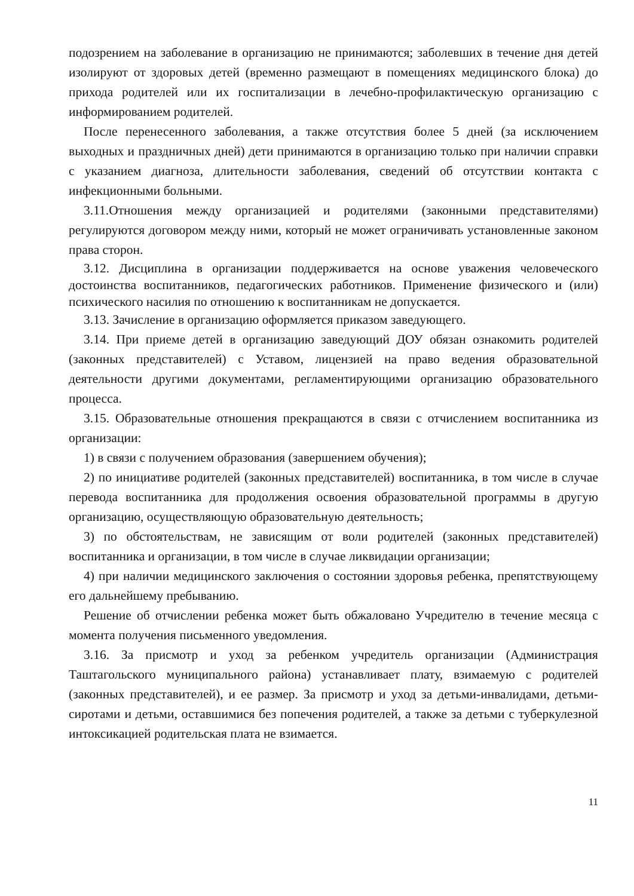подозрением на заболевание в организацию не принимаются; заболевших в течение дня детей изолируют от здоровых детей (временно размещают в помещениях медицинского блока) до прихода родителей или их госпитализации в лечебно-профилактическую организацию с информированием родителей.
После перенесенного заболевания, а также отсутствия более 5 дней (за исключением выходных и праздничных дней) дети принимаются в организацию только при наличии справки с указанием диагноза, длительности заболевания, сведений об отсутствии контакта с инфекционными больными.
3.11.Отношения между организацией и родителями (законными представителями) регулируются договором между ними, который не может ограничивать установленные законом права сторон.
3.12. Дисциплина в организации поддерживается на основе уважения человеческого достоинства воспитанников, педагогических работников. Применение физического и (или) психического насилия по отношению к воспитанникам не допускается.
3.13. Зачисление в организацию оформляется приказом заведующего.
3.14. При приеме детей в организацию заведующий ДОУ обязан ознакомить родителей (законных представителей) с Уставом, лицензией на право ведения образовательной деятельности другими документами, регламентирующими организацию образовательного процесса.
3.15. Образовательные отношения прекращаются в связи с отчислением воспитанника из организации:
1) в связи с получением образования (завершением обучения);
2) по инициативе родителей (законных представителей) воспитанника, в том числе в случае перевода воспитанника для продолжения освоения образовательной программы в другую организацию, осуществляющую образовательную деятельность;
3) по обстоятельствам, не зависящим от воли родителей (законных представителей) воспитанника и организации, в том числе в случае ликвидации организации;
4) при наличии медицинского заключения о состоянии здоровья ребенка, препятствующему его дальнейшему пребыванию.
Решение об отчислении ребенка может быть обжаловано Учредителю в течение месяца с момента получения письменного уведомления.
3.16. За присмотр и уход за ребенком учредитель организации (Администрация Таштагольского муниципального района) устанавливает плату, взимаемую с родителей (законных представителей), и ее размер. За присмотр и уход за детьми-инвалидами, детьми-сиротами и детьми, оставшимися без попечения родителей, а также за детьми с туберкулезной интоксикацией родительская плата не взимается.
11